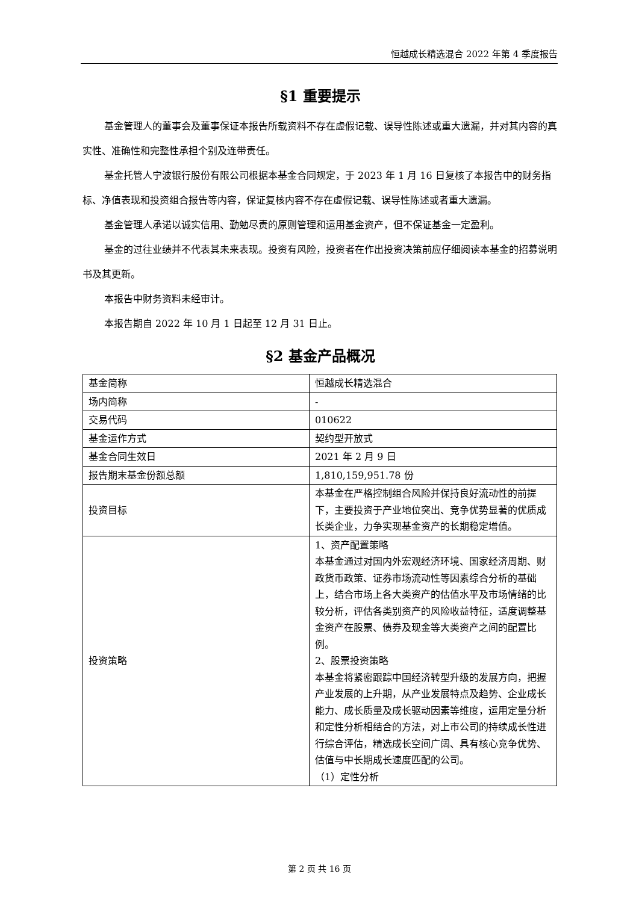恒越成长精选混合 2022 年第 4 季度报告
§1 重要提示
基金管理人的董事会及董事保证本报告所载资料不存在虚假记载、误导性陈述或重大遗漏，并对其内容的真实性、准确性和完整性承担个别及连带责任。
基金托管人宁波银行股份有限公司根据本基金合同规定，于 2023 年 1 月 16 日复核了本报告中的财务指标、净值表现和投资组合报告等内容，保证复核内容不存在虚假记载、误导性陈述或者重大遗漏。
基金管理人承诺以诚实信用、勤勉尽责的原则管理和运用基金资产，但不保证基金一定盈利。
基金的过往业绩并不代表其未来表现。投资有风险，投资者在作出投资决策前应仔细阅读本基金的招募说明书及其更新。
本报告中财务资料未经审计。
本报告期自 2022 年 10 月 1 日起至 12 月 31 日止。
§2 基金产品概况
| 基金简称 | 恒越成长精选混合 |
| 场内简称 | - |
| 交易代码 | 010622 |
| 基金运作方式 | 契约型开放式 |
| 基金合同生效日 | 2021 年 2 月 9 日 |
| 报告期末基金份额总额 | 1,810,159,951.78 份 |
| 投资目标 | 本基金在严格控制组合风险并保持良好流动性的前提下，主要投资于产业地位突出、竞争优势显著的优质成长类企业，力争实现基金资产的长期稳定增值。 |
| 投资策略 | 1、资产配置策略 本基金通过对国内外宏观经济环境、国家经济周期、财政货币政策、证券市场流动性等因素综合分析的基础上，结合市场上各大类资产的估值水平及市场情绪的比较分析，评估各类别资产的风险收益特征，适度调整基金资产在股票、债券及现金等大类资产之间的配置比例。 2、股票投资策略 本基金将紧密跟踪中国经济转型升级的发展方向，把握产业发展的上升期，从产业发展特点及趋势、企业成长能力、成长质量及成长驱动因素等维度，运用定量分析和定性分析相结合的方法，对上市公司的持续成长性进行综合评估，精选成长空间广阔、具有核心竞争优势、估值与中长期成长速度匹配的公司。 （1）定性分析 |
第 2 页 共 16 页